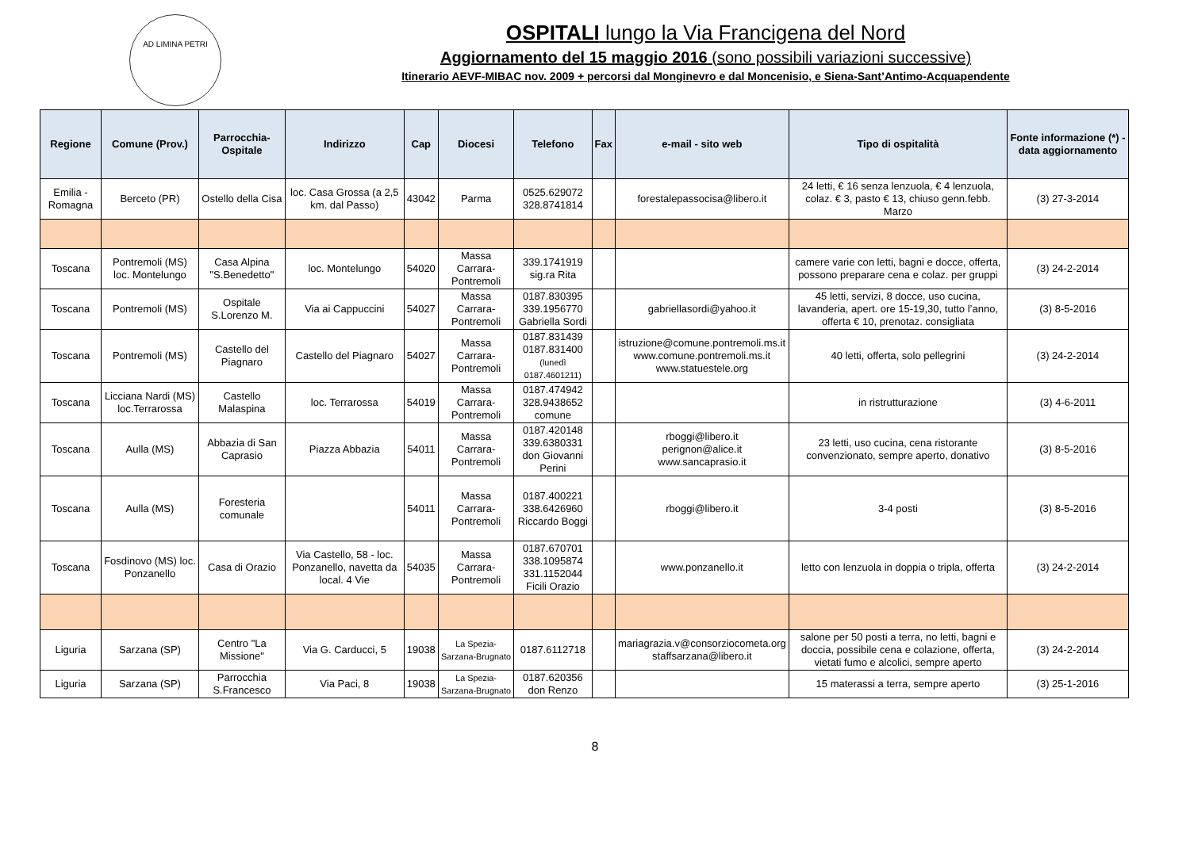AD LIMINA PETRI
OSPITALI lungo la Via Francigena del Nord
Aggiornamento del 15 maggio 2016 (sono possibili variazioni successive)
Itinerario AEVF-MIBAC nov. 2009 + percorsi dal Monginevro e dal Moncenisio, e Siena-Sant’Antimo-Acquapendente
| Regione | Comune (Prov.) | Parrocchia-Ospitale | Indirizzo | Cap | Diocesi | Telefono | Fax | e-mail - sito web | Tipo di ospitalità | Fonte informazione (*) - data aggiornamento |
| --- | --- | --- | --- | --- | --- | --- | --- | --- | --- | --- |
| Emilia - Romagna | Berceto (PR) | Ostello della Cisa | loc. Casa Grossa (a 2,5 km. dal Passo) | 43042 | Parma | 0525.629072 328.8741814 | | forestalepassocisa@libero.it | 24 letti, € 16 senza lenzuola, € 4 lenzuola, colaz. € 3, pasto € 13, chiuso genn.febb. Marzo | (3) 27-3-2014 |
| Toscana | Pontremoli (MS) loc. Montelungo | Casa Alpina "S.Benedetto" | loc. Montelungo | 54020 | Massa Carrara-Pontremoli | 339.1741919 sig.ra Rita | | | camere varie con letti, bagni e docce, offerta, possono preparare cena e colaz. per gruppi | (3) 24-2-2014 |
| Toscana | Pontremoli (MS) | Ospitale S.Lorenzo M. | Via ai Cappuccini | 54027 | Massa Carrara-Pontremoli | 0187.830395 339.1956770 Gabriella Sordi | | gabriellasordi@yahoo.it | 45 letti, servizi, 8 docce, uso cucina, lavanderia, apert. ore 15-19,30, tutto l’anno, offerta € 10, prenotaz. consigliata | (3) 8-5-2016 |
| Toscana | Pontremoli (MS) | Castello del Piagnaro | Castello del Piagnaro | 54027 | Massa Carrara-Pontremoli | 0187.831439 0187.831400 (lunedì 0187.4601211) | | istruzione@comune.pontremoli.ms.it www.comune.pontremoli.ms.it www.statuestele.org | 40 letti, offerta, solo pellegrini | (3) 24-2-2014 |
| Toscana | Licciana Nardi (MS) loc.Terrarossa | Castello Malaspina | loc. Terrarossa | 54019 | Massa Carrara-Pontremoli | 0187.474942 328.9438652 comune | | | in ristrutturazione | (3) 4-6-2011 |
| Toscana | Aulla (MS) | Abbazia di San Caprasio | Piazza Abbazia | 54011 | Massa Carrara-Pontremoli | 0187.420148 339.6380331 don Giovanni Perini | | rboggi@libero.it perignon@alice.it www.sancaprasio.it | 23 letti, uso cucina, cena ristorante convenzionato, sempre aperto, donativo | (3) 8-5-2016 |
| Toscana | Aulla (MS) | Foresteria comunale | | 54011 | Massa Carrara-Pontremoli | 0187.400221 338.6426960 Riccardo Boggi | | rboggi@libero.it | 3-4 posti | (3) 8-5-2016 |
| Toscana | Fosdinovo (MS) loc. Ponzanello | Casa di Orazio | Via Castello, 58 - loc. Ponzanello, navetta da local. 4 Vie | 54035 | Massa Carrara-Pontremoli | 0187.670701 338.1095874 331.1152044 Ficili Orazio | | www.ponzanello.it | letto con lenzuola in doppia o tripla, offerta | (3) 24-2-2014 |
| Liguria | Sarzana (SP) | Centro "La Missione" | Via G. Carducci, 5 | 19038 | La Spezia-Sarzana-Brugnato | 0187.6112718 | | mariagrazia.v@consorziocometa.org staffsarzana@libero.it | salone per 50 posti a terra, no letti, bagni e doccia, possibile cena e colazione, offerta, vietati fumo e alcolici, sempre aperto | (3) 24-2-2014 |
| Liguria | Sarzana (SP) | Parrocchia S.Francesco | Via Paci, 8 | 19038 | La Spezia-Sarzana-Brugnato | 0187.620356 don Renzo | | | 15 materassi a terra, sempre aperto | (3) 25-1-2016 |
8